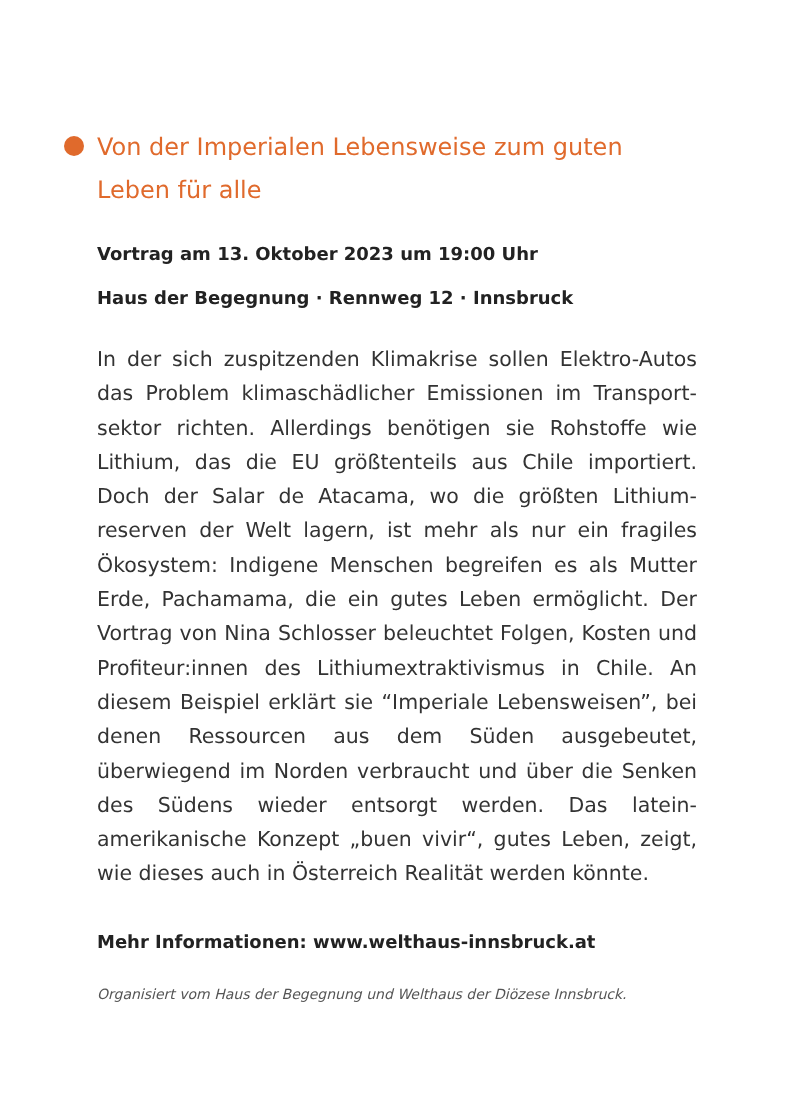Von der Imperialen Lebensweise zum guten Leben für alle
Vortrag am 13. Oktober 2023 um 19:00 Uhr
Haus der Begegnung · Rennweg 12 · Innsbruck
In der sich zuspitzenden Klimakrise sollen Elektro-Autos das Problem klimaschädlicher Emissionen im Transport­sektor richten. Allerdings benötigen sie Rohstoffe wie Lithium, das die EU größtenteils aus Chile importiert. Doch der Salar de Atacama, wo die größten Lithium­reserven der Welt lagern, ist mehr als nur ein fragiles Ökosystem: Indigene Menschen begreifen es als Mutter Erde, Pachamama, die ein gutes Leben ermöglicht. Der Vortrag von Nina Schlosser beleuchtet Folgen, Kosten und Profiteur:innen des Lithiumextraktivismus in Chile. An diesem Beispiel erklärt sie “Imperiale Lebensweisen”, bei denen Ressourcen aus dem Süden ausgebeutet, überwiegend im Norden verbraucht und über die Senken des Südens wieder entsorgt werden. Das latein­amerikanische Konzept „buen vivir“, gutes Leben, zeigt, wie dieses auch in Österreich Realität werden könnte.
Mehr Informationen: www.welthaus-innsbruck.at
Organisiert vom Haus der Begegnung und Welthaus der Diözese Innsbruck.